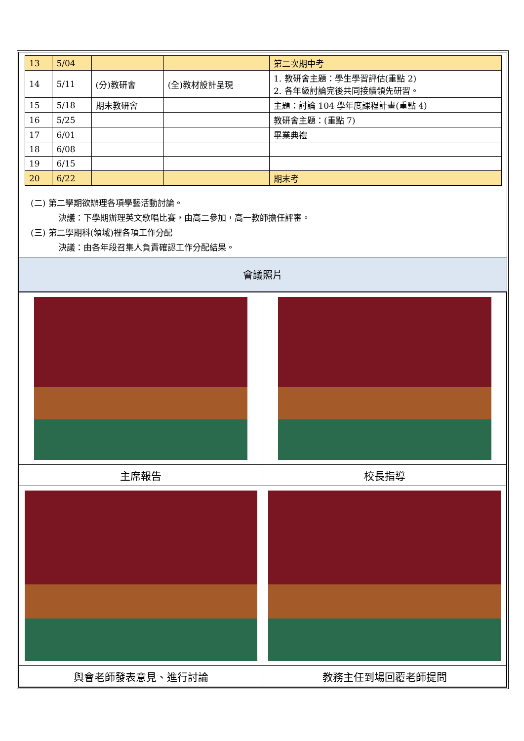| 13 | 5/04 | | | 第二次期中考 |
| 14 | 5/11 | (分)教研會 | (全)教材設計呈現 | 1. 教研會主題：學生學習評估(重點 2) 2. 各年級討論完後共同接續領先研習。 |
| 15 | 5/18 | 期末教研會 | | 主題：討論 104 學年度課程計畫(重點 4) |
| 16 | 5/25 | | | 教研會主題：(重點 7) |
| 17 | 6/01 | | | 畢業典禮 |
| 18 | 6/08 | | | |
| 19 | 6/15 | | | |
| 20 | 6/22 | | | 期末考 |
(二) 第二學期欲辦理各項學藝活動討論。
決議：下學期辦理英文歌唱比賽，由高二參加，高一教師擔任評審。
(三) 第二學期科(領域)裡各項工作分配
決議：由各年段召集人負責確認工作分配結果。
會議照片
| 主席報告 | 校長指導 |
| 與會老師發表意見、進行討論 | 教務主任到場回覆老師提問 |